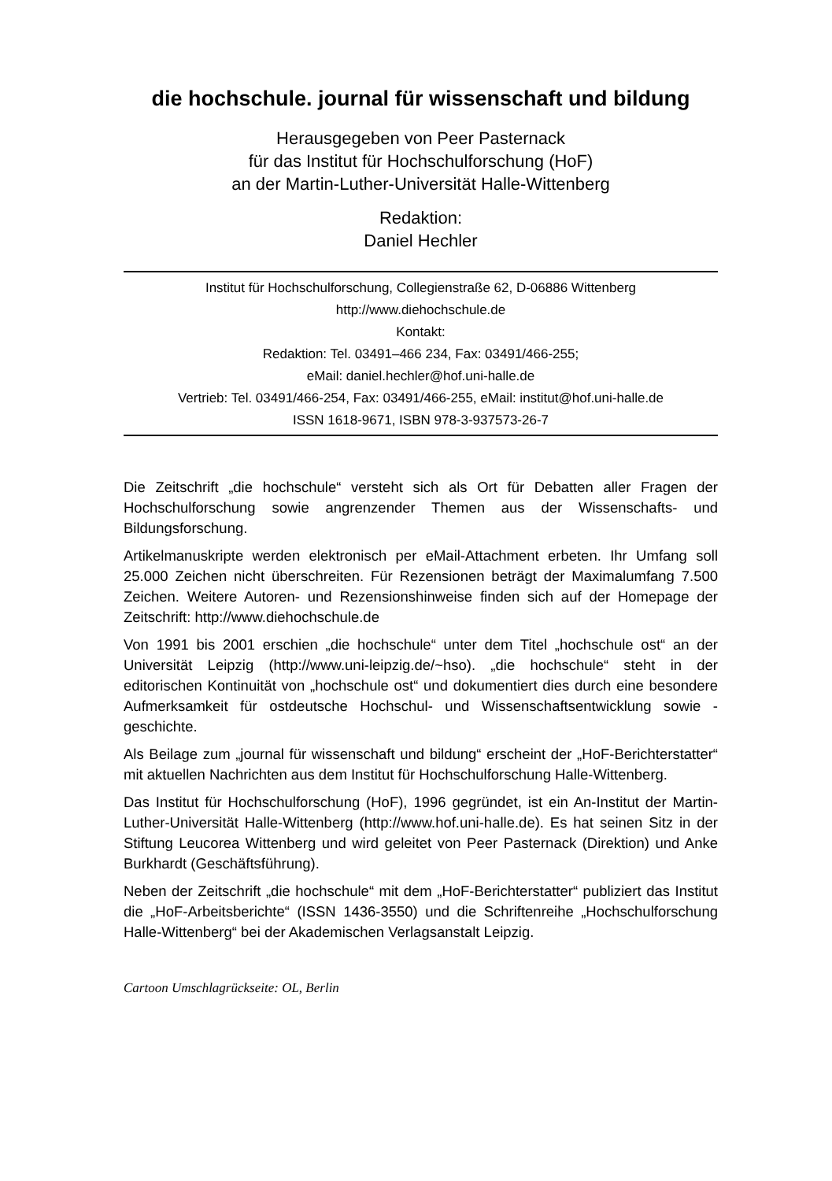die hochschule. journal für wissenschaft und bildung
Herausgegeben von Peer Pasternack
für das Institut für Hochschulforschung (HoF)
an der Martin-Luther-Universität Halle-Wittenberg
Redaktion:
Daniel Hechler
Institut für Hochschulforschung, Collegienstraße 62, D-06886 Wittenberg
http://www.diehochschule.de
Kontakt:
Redaktion: Tel. 03491–466 234, Fax: 03491/466-255;
eMail: daniel.hechler@hof.uni-halle.de
Vertrieb: Tel. 03491/466-254, Fax: 03491/466-255, eMail: institut@hof.uni-halle.de
ISSN 1618-9671, ISBN 978-3-937573-26-7
Die Zeitschrift „die hochschule“ versteht sich als Ort für Debatten aller Fragen der Hochschulforschung sowie angrenzender Themen aus der Wissenschafts- und Bildungsforschung.
Artikelmanuskripte werden elektronisch per eMail-Attachment erbeten. Ihr Umfang soll 25.000 Zeichen nicht überschreiten. Für Rezensionen beträgt der Maximalumfang 7.500 Zeichen. Weitere Autoren- und Rezensionshinweise finden sich auf der Homepage der Zeitschrift: http://www.diehochschule.de
Von 1991 bis 2001 erschien „die hochschule“ unter dem Titel „hochschule ost“ an der Universität Leipzig (http://www.uni-leipzig.de/~hso). „die hochschule“ steht in der editorischen Kontinuität von „hochschule ost“ und dokumentiert dies durch eine besondere Aufmerksamkeit für ostdeutsche Hochschul- und Wissenschaftsentwicklung sowie -geschichte.
Als Beilage zum „journal für wissenschaft und bildung“ erscheint der „HoF-Berichterstatter“ mit aktuellen Nachrichten aus dem Institut für Hochschulforschung Halle-Wittenberg.
Das Institut für Hochschulforschung (HoF), 1996 gegründet, ist ein An-Institut der Martin-Luther-Universität Halle-Wittenberg (http://www.hof.uni-halle.de). Es hat seinen Sitz in der Stiftung Leucorea Wittenberg und wird geleitet von Peer Pasternack (Direktion) und Anke Burkhardt (Geschäftsführung).
Neben der Zeitschrift „die hochschule“ mit dem „HoF-Berichterstatter“ publiziert das Institut die „HoF-Arbeitsberichte“ (ISSN 1436-3550) und die Schriftenreihe „Hochschulforschung Halle-Wittenberg“ bei der Akademischen Verlagsanstalt Leipzig.
Cartoon Umschlagrückseite: OL, Berlin